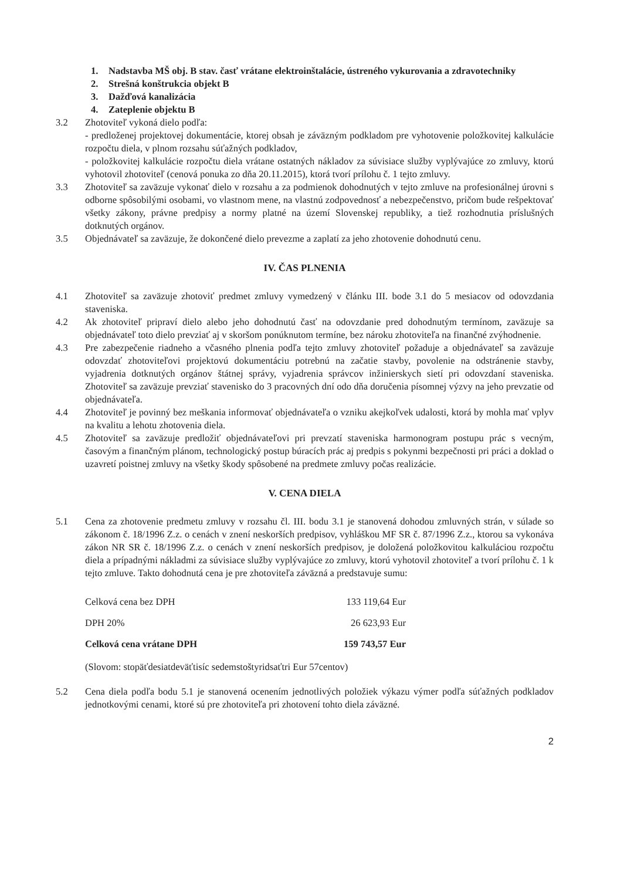1. Nadstavba MŠ obj. B stav. časť vrátane elektroinštalácie, ústreného vykurovania a zdravotechniky
2. Strešná konštrukcia objekt B
3. Dažďová kanalizácia
4. Zateplenie objektu B
3.2 Zhotoviteľ vykoná dielo podľa:
- predloženej projektovej dokumentácie, ktorej obsah je záväzným podkladom pre vyhotovenie položkovitej kalkulácie rozpočtu diela, v plnom rozsahu súťažných podkladov,
- položkovitej kalkulácie rozpočtu diela vrátane ostatných nákladov za súvisiace služby vyplývajúce zo zmluvy, ktorú vyhotovil zhotoviteľ (cenová ponuka zo dňa 20.11.2015), ktorá tvorí prílohu č. 1 tejto zmluvy.
3.3 Zhotoviteľ sa zaväzuje vykonať dielo v rozsahu a za podmienok dohodnutých v tejto zmluve na profesionálnej úrovni s odborne spôsobilými osobami, vo vlastnom mene, na vlastnú zodpovednosť a nebezpečenstvo, pričom bude rešpektovať všetky zákony, právne predpisy a normy platné na území Slovenskej republiky, a tiež rozhodnutia príslušných dotknutých orgánov.
3.5 Objednávateľ sa zaväzuje, že dokončené dielo prevezme a zaplatí za jeho zhotovenie dohodnutú cenu.
IV. ČAS PLNENIA
4.1 Zhotoviteľ sa zaväzuje zhotoviť predmet zmluvy vymedzený v článku III. bode 3.1 do 5 mesiacov od odovzdania staveniska.
4.2 Ak zhotoviteľ pripraví dielo alebo jeho dohodnutú časť na odovzdanie pred dohodnutým termínom, zaväzuje sa objednávateľ toto dielo prevziať aj v skoršom ponúknutom termíne, bez nároku zhotoviteľa na finančné zvýhodnenie.
4.3 Pre zabezpečenie riadneho a včasného plnenia podľa tejto zmluvy zhotoviteľ požaduje a objednávateľ sa zaväzuje odovzdať zhotoviteľovi projektovú dokumentáciu potrebnú na začatie stavby, povolenie na odstránenie stavby, vyjadrenia dotknutých orgánov štátnej správy, vyjadrenia správcov inžinierskych sietí pri odovzdaní staveniska. Zhotoviteľ sa zaväzuje prevziať stavenisko do 3 pracovných dní odo dňa doručenia písomnej výzvy na jeho prevzatie od objednávateľa.
4.4 Zhotoviteľ je povinný bez meškania informovať objednávateľa o vzniku akejkoľvek udalosti, ktorá by mohla mať vplyv na kvalitu a lehotu zhotovenia diela.
4.5 Zhotoviteľ sa zaväzuje predložiť objednávateľovi pri prevzatí staveniska harmonogram postupu prác s vecným, časovým a finančným plánom, technologický postup búracích prác aj predpis s pokynmi bezpečnosti pri práci a doklad o uzavretí poistnej zmluvy na všetky škody spôsobené na predmete zmluvy počas realizácie.
V. CENA DIELA
5.1 Cena za zhotovenie predmetu zmluvy v rozsahu čl. III. bodu 3.1 je stanovená dohodou zmluvných strán, v súlade so zákonom č. 18/1996 Z.z. o cenách v znení neskorších predpisov, vyhláškou MF SR č. 87/1996 Z.z., ktorou sa vykonáva zákon NR SR č. 18/1996 Z.z. o cenách v znení neskorších predpisov, je doložená položkovitou kalkuláciou rozpočtu diela a prípadnými nákladmi za súvisiace služby vyplývajúce zo zmluvy, ktorú vyhotovil zhotoviteľ a tvorí prílohu č. 1 k tejto zmluve. Takto dohodnutá cena je pre zhotoviteľa záväzná a predstavuje sumu:
| Celková cena bez DPH | 133 119,64 Eur |
| DPH 20% | 26 623,93 Eur |
| Celková cena vrátane DPH | 159 743,57 Eur |
(Slovom: stopäťdesiatdeväťtisíc sedemstoštyridsaťtri Eur 57centov)
5.2 Cena diela podľa bodu 5.1 je stanovená ocenením jednotlivých položiek výkazu výmer podľa súťažných podkladov jednotkovými cenami, ktoré sú pre zhotoviteľa pri zhotovení tohto diela záväzné.
2